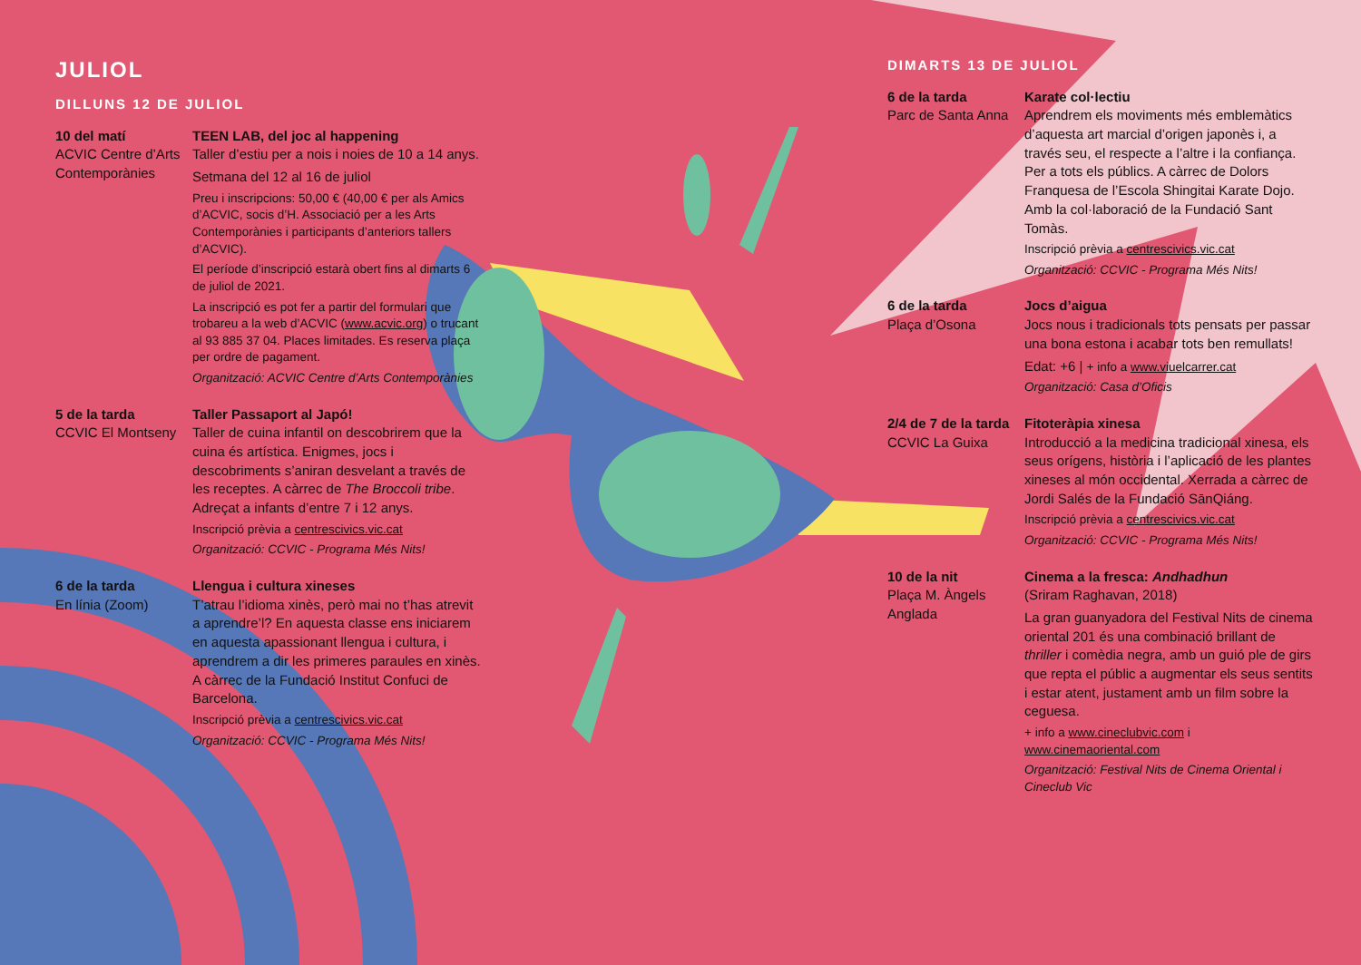JULIOL
DILLUNS 12 DE JULIOL
10 del matí
ACVIC Centre d’Arts Contemporànies
TEEN LAB, del joc al happening
Taller d’estiu per a nois i noies de 10 a 14 anys.
Setmana del 12 al 16 de juliol
Preu i inscripcions: 50,00 € (40,00 € per als Amics d’ACVIC, socis d’H. Associació per a les Arts Contemporànies i participants d’anteriors tallers d’ACVIC).
El període d’inscripció estarà obert fins al dimarts 6 de juliol de 2021.
La inscripció es pot fer a partir del formulari que trobareu a la web d’ACVIC (www.acvic.org) o trucant al 93 885 37 04. Places limitades. Es reserva plaça per ordre de pagament.
Organització: ACVIC Centre d’Arts Contemporànies
5 de la tarda
CCVIC El Montseny
Taller Passaport al Japó!
Taller de cuina infantil on descobrirem que la cuina és artística. Enigmes, jocs i descobriments s’aniran desvelant a través de les receptes. A càrrec de The Broccoli tribe. Adreçat a infants d’entre 7 i 12 anys.
Inscripció prèvia a centrescivics.vic.cat
Organització: CCVIC - Programa Més Nits!
6 de la tarda
En línia (Zoom)
Llengua i cultura xineses
T’atrau l’idioma xinès, però mai no t’has atrevit a aprendre’l? En aquesta classe ens iniciarem en aquesta apassionant llengua i cultura, i aprendrem a dir les primeres paraules en xinès. A càrrec de la Fundació Institut Confuci de Barcelona.
Inscripció prèvia a centrescivics.vic.cat
Organització: CCVIC - Programa Més Nits!
DIMARTS 13 DE JULIOL
6 de la tarda
Parc de Santa Anna
Karate col·lectiu
Aprendrem els moviments més emblemàtics d’aquesta art marcial d’origen japonès i, a través seu, el respecte a l’altre i la confiança. Per a tots els públics. A càrrec de Dolors Franquesa de l’Escola Shingitai Karate Dojo. Amb la col·laboració de la Fundació Sant Tomàs.
Inscripció prèvia a centrescivics.vic.cat
Organització: CCVIC - Programa Més Nits!
6 de la tarda
Plaça d’Osona
Jocs d’aigua
Jocs nous i tradicionals tots pensats per passar una bona estona i acabar tots ben remullats!
Edat: +6 | + info a www.viuelcarrer.cat
Organització: Casa d’Oficis
2/4 de 7 de la tarda
CCVIC La Guixa
Fitoteràpia xinesa
Introducció a la medicina tradicional xinesa, els seus orígens, història i l’aplicació de les plantes xineses al món occidental. Xerrada a càrrec de Jordi Salés de la Fundació SānQiáng.
Inscripció prèvia a centrescivics.vic.cat
Organització: CCVIC - Programa Més Nits!
10 de la nit
Plaça M. Àngels Anglada
Cinema a la fresca: Andhadhun
(Sriram Raghavan, 2018)
La gran guanyadora del Festival Nits de cinema oriental 201 és una combinació brillant de thriller i comèdia negra, amb un guió ple de girs que repta el públic a augmentar els seus sentits i estar atent, justament amb un film sobre la ceguesa.
+ info a www.cineclubvic.com i www.cinemaoriental.com
Organització: Festival Nits de Cinema Oriental i Cineclub Vic